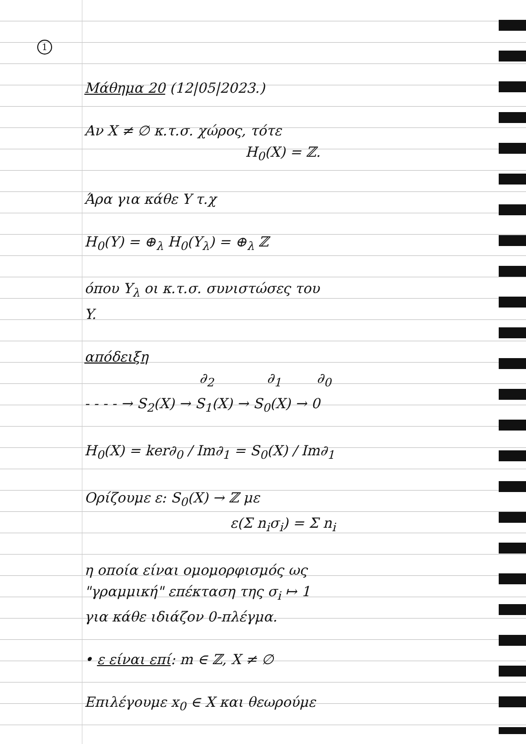1
Μάθημα 20 (12|05|2023.)
Αν X ≠ ∅ κ.τ.σ. χώρος, τότε
H<sub>0</sub>(X) = ℤ.
Άρα για κάθε Y τ.χ
H<sub>0</sub>(Y) = ⊕<sub>λ</sub> H<sub>0</sub>(Y<sub>λ</sub>) = ⊕<sub>λ</sub> ℤ
όπου Y<sub>λ</sub> οι κ.τ.σ. συνιστώσες του
Y.
απόδειξη
∂<sub>2</sub> ∂<sub>1</sub> ∂<sub>0</sub>
- - - - → S<sub>2</sub>(X) → S<sub>1</sub>(X) → S<sub>0</sub>(X) → 0
H<sub>0</sub>(X) = ker∂<sub>0</sub> / Im∂<sub>1</sub> = S<sub>0</sub>(X) / Im∂<sub>1</sub>
Ορίζουμε ε: S<sub>0</sub>(X) → ℤ με
ε(Σ n<sub>i</sub>σ<sub>i</sub>) = Σ n<sub>i</sub>
η οποία είναι ομομορφισμός ως
"γραμμική" επέκταση της σ<sub>i</sub> ↦ 1
για κάθε ιδιάζον 0-πλέγμα.
• ε είναι επί: m ∈ ℤ, X ≠ ∅
Επιλέγουμε x<sub>0</sub> ∈ X και θεωρούμε